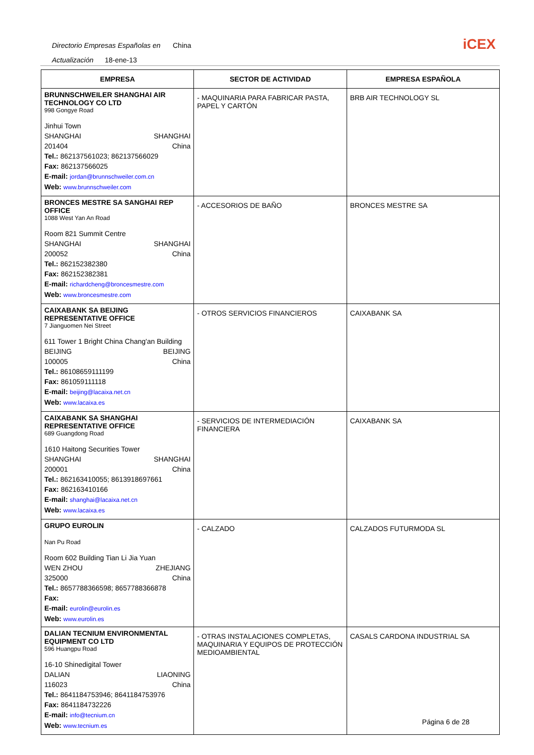Directorio Empresas Españolas en China
Actualización 18-ene-13
iCEX
| EMPRESA | SECTOR DE ACTIVIDAD | EMPRESA ESPAÑOLA |
| --- | --- | --- |
| BRUNNSCHWEILER SHANGHAI AIR TECHNOLOGY CO LTD 998 Gongye Road Jinhui Town SHANGHAI SHANGHAI 201404 China Tel.: 862137561023; 862137566029 Fax: 862137566025 E-mail: jordan@brunnschweiler.com.cn Web: www.brunnschweiler.com | - MAQUINARIA PARA FABRICAR PASTA, PAPEL Y CARTÓN | BRB AIR TECHNOLOGY SL |
| BRONCES MESTRE SA SANGHAI REP OFFICE 1088 West Yan An Road Room 821 Summit Centre SHANGHAI SHANGHAI 200052 China Tel.: 862152382380 Fax: 862152382381 E-mail: richardcheng@broncesmestre.com Web: www.broncesmestre.com | - ACCESORIOS DE BAÑO | BRONCES MESTRE SA |
| CAIXABANK SA BEIJING REPRESENTATIVE OFFICE 7 Jianguomen Nei Street 611 Tower 1 Bright China Chang'an Building BEIJING BEIJING 100005 China Tel.: 86108659111199 Fax: 861059111118 E-mail: beijing@lacaixa.net.cn Web: www.lacaixa.es | - OTROS SERVICIOS FINANCIEROS | CAIXABANK SA |
| CAIXABANK SA SHANGHAI REPRESENTATIVE OFFICE 689 Guangdong Road 1610 Haitong Securities Tower SHANGHAI SHANGHAI 200001 China Tel.: 862163410055; 8613918697661 Fax: 862163410166 E-mail: shanghai@lacaixa.net.cn Web: www.lacaixa.es | - SERVICIOS DE INTERMEDIACIÓN FINANCIERA | CAIXABANK SA |
| GRUPO EUROLIN Nan Pu Road Room 602 Building Tian Li Jia Yuan WEN ZHOU ZHEJIANG 325000 China Tel.: 8657788366598; 8657788366878 Fax: E-mail: eurolin@eurolin.es Web: www.eurolin.es | - CALZADO | CALZADOS FUTURMODA SL |
| DALIAN TECNIUM ENVIRONMENTAL EQUIPMENT CO LTD 596 Huangpu Road 16-10 Shinedigital Tower DALIAN LIAONING 116023 China Tel.: 8641184753946; 8641184753976 Fax: 8641184732226 E-mail: info@tecnium.cn Web: www.tecnium.es | - OTRAS INSTALACIONES COMPLETAS, MAQUINARIA Y EQUIPOS DE PROTECCIÓN MEDIOAMBIENTAL | CASALS CARDONA INDUSTRIAL SA |
Página 6 de 28